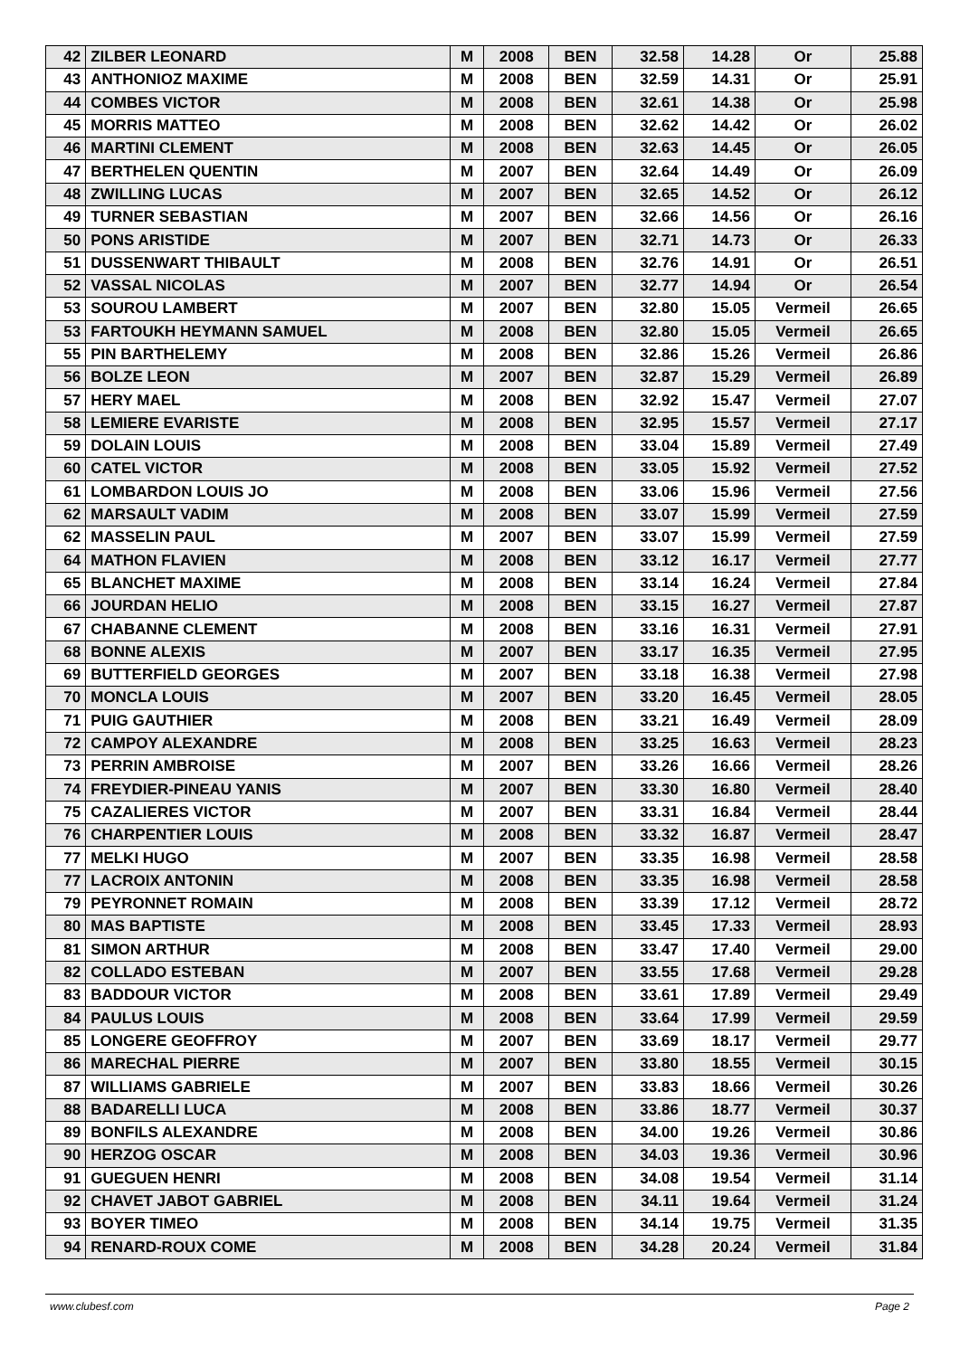| 42 | ZILBER LEONARD | M | 2008 | BEN | 32.58 | 14.28 | Or | 25.88 |
| 43 | ANTHONIOZ MAXIME | M | 2008 | BEN | 32.59 | 14.31 | Or | 25.91 |
| 44 | COMBES VICTOR | M | 2008 | BEN | 32.61 | 14.38 | Or | 25.98 |
| 45 | MORRIS MATTEO | M | 2008 | BEN | 32.62 | 14.42 | Or | 26.02 |
| 46 | MARTINI CLEMENT | M | 2008 | BEN | 32.63 | 14.45 | Or | 26.05 |
| 47 | BERTHELEN QUENTIN | M | 2007 | BEN | 32.64 | 14.49 | Or | 26.09 |
| 48 | ZWILLING LUCAS | M | 2007 | BEN | 32.65 | 14.52 | Or | 26.12 |
| 49 | TURNER SEBASTIAN | M | 2007 | BEN | 32.66 | 14.56 | Or | 26.16 |
| 50 | PONS ARISTIDE | M | 2007 | BEN | 32.71 | 14.73 | Or | 26.33 |
| 51 | DUSSENWART THIBAULT | M | 2008 | BEN | 32.76 | 14.91 | Or | 26.51 |
| 52 | VASSAL NICOLAS | M | 2007 | BEN | 32.77 | 14.94 | Or | 26.54 |
| 53 | SOUROU LAMBERT | M | 2007 | BEN | 32.80 | 15.05 | Vermeil | 26.65 |
| 53 | FARTOUKH HEYMANN SAMUEL | M | 2008 | BEN | 32.80 | 15.05 | Vermeil | 26.65 |
| 55 | PIN BARTHELEMY | M | 2008 | BEN | 32.86 | 15.26 | Vermeil | 26.86 |
| 56 | BOLZE LEON | M | 2007 | BEN | 32.87 | 15.29 | Vermeil | 26.89 |
| 57 | HERY MAEL | M | 2008 | BEN | 32.92 | 15.47 | Vermeil | 27.07 |
| 58 | LEMIERE EVARISTE | M | 2008 | BEN | 32.95 | 15.57 | Vermeil | 27.17 |
| 59 | DOLAIN LOUIS | M | 2008 | BEN | 33.04 | 15.89 | Vermeil | 27.49 |
| 60 | CATEL VICTOR | M | 2008 | BEN | 33.05 | 15.92 | Vermeil | 27.52 |
| 61 | LOMBARDON LOUIS JO | M | 2008 | BEN | 33.06 | 15.96 | Vermeil | 27.56 |
| 62 | MARSAULT VADIM | M | 2008 | BEN | 33.07 | 15.99 | Vermeil | 27.59 |
| 62 | MASSELIN PAUL | M | 2007 | BEN | 33.07 | 15.99 | Vermeil | 27.59 |
| 64 | MATHON FLAVIEN | M | 2008 | BEN | 33.12 | 16.17 | Vermeil | 27.77 |
| 65 | BLANCHET MAXIME | M | 2008 | BEN | 33.14 | 16.24 | Vermeil | 27.84 |
| 66 | JOURDAN HELIO | M | 2008 | BEN | 33.15 | 16.27 | Vermeil | 27.87 |
| 67 | CHABANNE CLEMENT | M | 2008 | BEN | 33.16 | 16.31 | Vermeil | 27.91 |
| 68 | BONNE ALEXIS | M | 2007 | BEN | 33.17 | 16.35 | Vermeil | 27.95 |
| 69 | BUTTERFIELD GEORGES | M | 2007 | BEN | 33.18 | 16.38 | Vermeil | 27.98 |
| 70 | MONCLA LOUIS | M | 2007 | BEN | 33.20 | 16.45 | Vermeil | 28.05 |
| 71 | PUIG GAUTHIER | M | 2008 | BEN | 33.21 | 16.49 | Vermeil | 28.09 |
| 72 | CAMPOY ALEXANDRE | M | 2008 | BEN | 33.25 | 16.63 | Vermeil | 28.23 |
| 73 | PERRIN AMBROISE | M | 2007 | BEN | 33.26 | 16.66 | Vermeil | 28.26 |
| 74 | FREYDIER-PINEAU YANIS | M | 2007 | BEN | 33.30 | 16.80 | Vermeil | 28.40 |
| 75 | CAZALIERES VICTOR | M | 2007 | BEN | 33.31 | 16.84 | Vermeil | 28.44 |
| 76 | CHARPENTIER LOUIS | M | 2008 | BEN | 33.32 | 16.87 | Vermeil | 28.47 |
| 77 | MELKI HUGO | M | 2007 | BEN | 33.35 | 16.98 | Vermeil | 28.58 |
| 77 | LACROIX ANTONIN | M | 2008 | BEN | 33.35 | 16.98 | Vermeil | 28.58 |
| 79 | PEYRONNET ROMAIN | M | 2008 | BEN | 33.39 | 17.12 | Vermeil | 28.72 |
| 80 | MAS BAPTISTE | M | 2008 | BEN | 33.45 | 17.33 | Vermeil | 28.93 |
| 81 | SIMON ARTHUR | M | 2008 | BEN | 33.47 | 17.40 | Vermeil | 29.00 |
| 82 | COLLADO ESTEBAN | M | 2007 | BEN | 33.55 | 17.68 | Vermeil | 29.28 |
| 83 | BADDOUR VICTOR | M | 2008 | BEN | 33.61 | 17.89 | Vermeil | 29.49 |
| 84 | PAULUS LOUIS | M | 2008 | BEN | 33.64 | 17.99 | Vermeil | 29.59 |
| 85 | LONGERE GEOFFROY | M | 2007 | BEN | 33.69 | 18.17 | Vermeil | 29.77 |
| 86 | MARECHAL PIERRE | M | 2007 | BEN | 33.80 | 18.55 | Vermeil | 30.15 |
| 87 | WILLIAMS GABRIELE | M | 2007 | BEN | 33.83 | 18.66 | Vermeil | 30.26 |
| 88 | BADARELLI LUCA | M | 2008 | BEN | 33.86 | 18.77 | Vermeil | 30.37 |
| 89 | BONFILS ALEXANDRE | M | 2008 | BEN | 34.00 | 19.26 | Vermeil | 30.86 |
| 90 | HERZOG OSCAR | M | 2008 | BEN | 34.03 | 19.36 | Vermeil | 30.96 |
| 91 | GUEGUEN HENRI | M | 2008 | BEN | 34.08 | 19.54 | Vermeil | 31.14 |
| 92 | CHAVET JABOT GABRIEL | M | 2008 | BEN | 34.11 | 19.64 | Vermeil | 31.24 |
| 93 | BOYER TIMEO | M | 2008 | BEN | 34.14 | 19.75 | Vermeil | 31.35 |
| 94 | RENARD-ROUX COME | M | 2008 | BEN | 34.28 | 20.24 | Vermeil | 31.84 |
www.clubesf.com Page 2